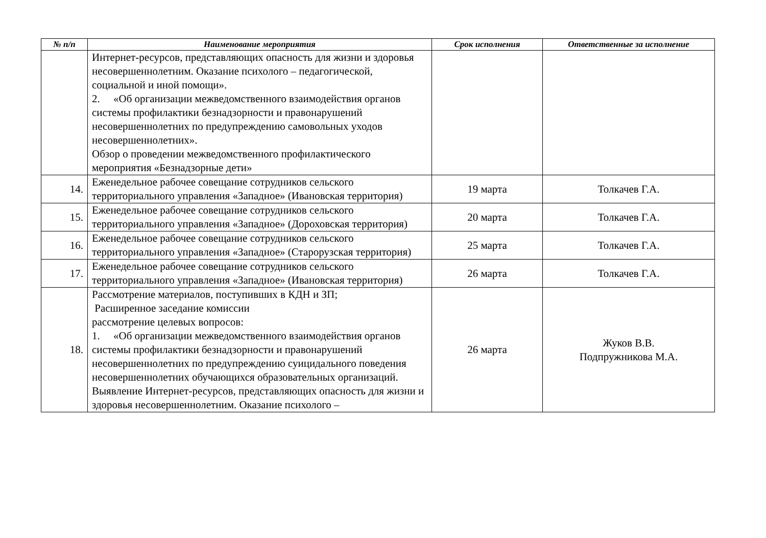| № п/п | Наименование мероприятия | Срок исполнения | Ответственные за исполнение |
| --- | --- | --- | --- |
| | Интернет-ресурсов, представляющих опасность для жизни и здоровья несовершеннолетним. Оказание психолого – педагогической, социальной и иной помощи». 2. «Об организации межведомственного взаимодействия органов системы профилактики безнадзорности и правонарушений несовершеннолетних по предупреждению самовольных уходов несовершеннолетних». Обзор о проведении межведомственного профилактического мероприятия «Безнадзорные дети» | | |
| 14. | Еженедельное рабочее совещание сотрудников сельского территориального управления «Западное» (Ивановская территория) | 19 марта | Толкачев Г.А. |
| 15. | Еженедельное рабочее совещание сотрудников сельского территориального управления «Западное» (Дороховская территория) | 20 марта | Толкачев Г.А. |
| 16. | Еженедельное рабочее совещание сотрудников сельского территориального управления «Западное» (Старорузская территория) | 25 марта | Толкачев Г.А. |
| 17. | Еженедельное рабочее совещание сотрудников сельского территориального управления «Западное» (Ивановская территория) | 26 марта | Толкачев Г.А. |
| 18. | Рассмотрение материалов, поступивших в КДН и ЗП; Расширенное заседание комиссии рассмотрение целевых вопросов: 1. «Об организации межведомственного взаимодействия органов системы профилактики безнадзорности и правонарушений несовершеннолетних по предупреждению суицидального поведения несовершеннолетних обучающихся образовательных организаций. Выявление Интернет-ресурсов, представляющих опасность для жизни и здоровья несовершеннолетним. Оказание психолого – | 26 марта | Жуков В.В. Подпружникова М.А. |